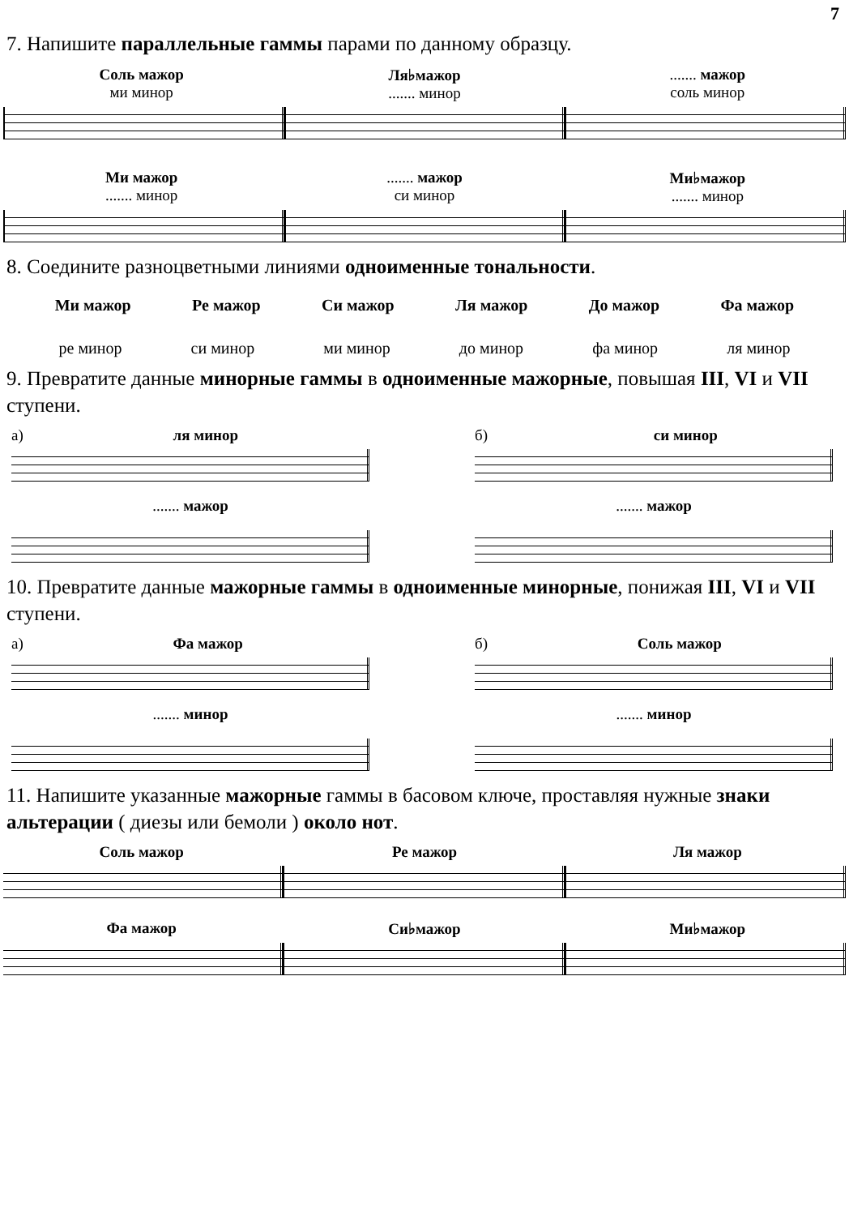7
7. Напишите параллельные гаммы парами по данному образцу.
Соль мажор
ми минор
Ля♭мажор
....... минор
....... мажор
соль минор
Ми мажор
....... минор
....... мажор
си минор
Ми♭мажор
....... минор
8. Соедините разноцветными линиями одноименные тональности.
Ми мажор Ре мажор Си мажор Ля мажор До мажор Фа мажор
ре минор си минор ми минор до минор фа минор ля минор
9. Превратите данные минорные гаммы в одноименные мажорные, повышая III, VI и VII ступени.
а) ля минор
....... мажор
б) си минор
....... мажор
10. Превратите данные мажорные гаммы в одноименные минорные, понижая III, VI и VII ступени.
а) Фа мажор
....... минор
б) Соль мажор
....... минор
11. Напишите указанные мажорные гаммы в басовом ключе, проставляя нужные знаки альтерации ( диезы или бемоли ) около нот.
Соль мажор Ре мажор Ля мажор
Фа мажор Си♭мажор Ми♭мажор